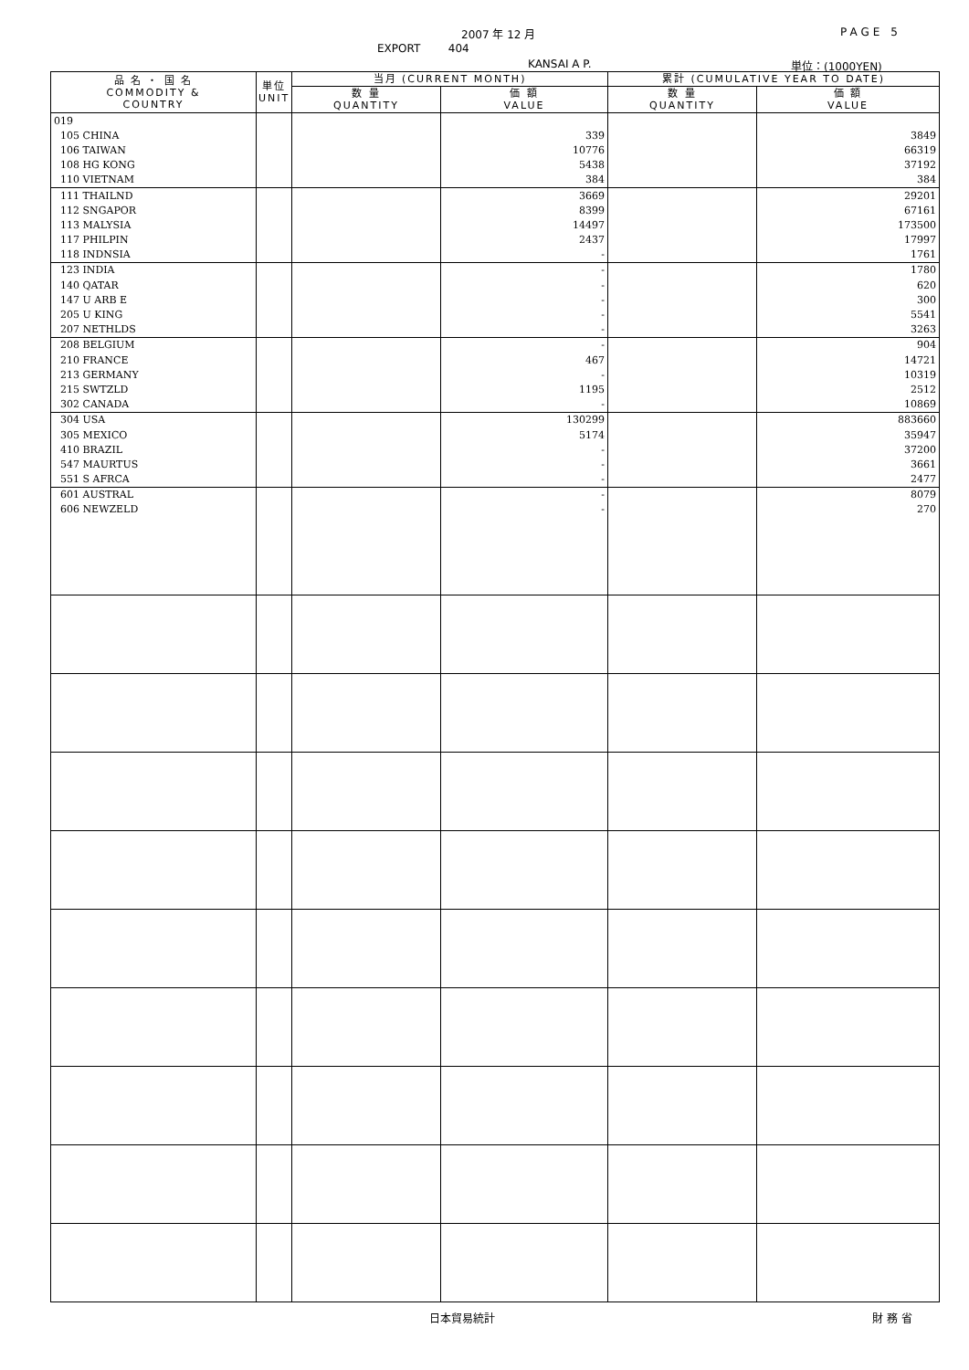2007 年 12 月 PAGE 5
EXPORT 404
KANSAI A P. 単位：(1000YEN)
| 品 名 ・ 国 名 COMMODITY & COUNTRY | 単位 UNIT | 当月 (CURRENT MONTH) | | 累計 (CUMULATIVE YEAR TO DATE) | |
| --- | --- | --- | --- | --- | --- |
| | | 数 量 QUANTITY | 価 額 VALUE | 数 量 QUANTITY | 価 額 VALUE |
| 019 | | | | | |
| 105 CHINA | | | 339 | | 3849 |
| 106 TAIWAN | | | 10776 | | 66319 |
| 108 HG KONG | | | 5438 | | 37192 |
| 110 VIETNAM | | | 384 | | 384 |
| 111 THAILND | | | 3669 | | 29201 |
| 112 SNGAPOR | | | 8399 | | 67161 |
| 113 MALYSIA | | | 14497 | | 173500 |
| 117 PHILPIN | | | 2437 | | 17997 |
| 118 INDNSIA | | | - | | 1761 |
| 123 INDIA | | | - | | 1780 |
| 140 QATAR | | | - | | 620 |
| 147 U ARB E | | | - | | 300 |
| 205 U KING | | | - | | 5541 |
| 207 NETHLDS | | | - | | 3263 |
| 208 BELGIUM | | | - | | 904 |
| 210 FRANCE | | | 467 | | 14721 |
| 213 GERMANY | | | - | | 10319 |
| 215 SWTZLD | | | 1195 | | 2512 |
| 302 CANADA | | | - | | 10869 |
| 304 USA | | | 130299 | | 883660 |
| 305 MEXICO | | | 5174 | | 35947 |
| 410 BRAZIL | | | - | | 37200 |
| 547 MAURTUS | | | - | | 3661 |
| 551 S AFRCA | | | - | | 2477 |
| 601 AUSTRAL | | | - | | 8079 |
| 606 NEWZELD | | | - | | 270 |
日本貿易統計 財 務 省